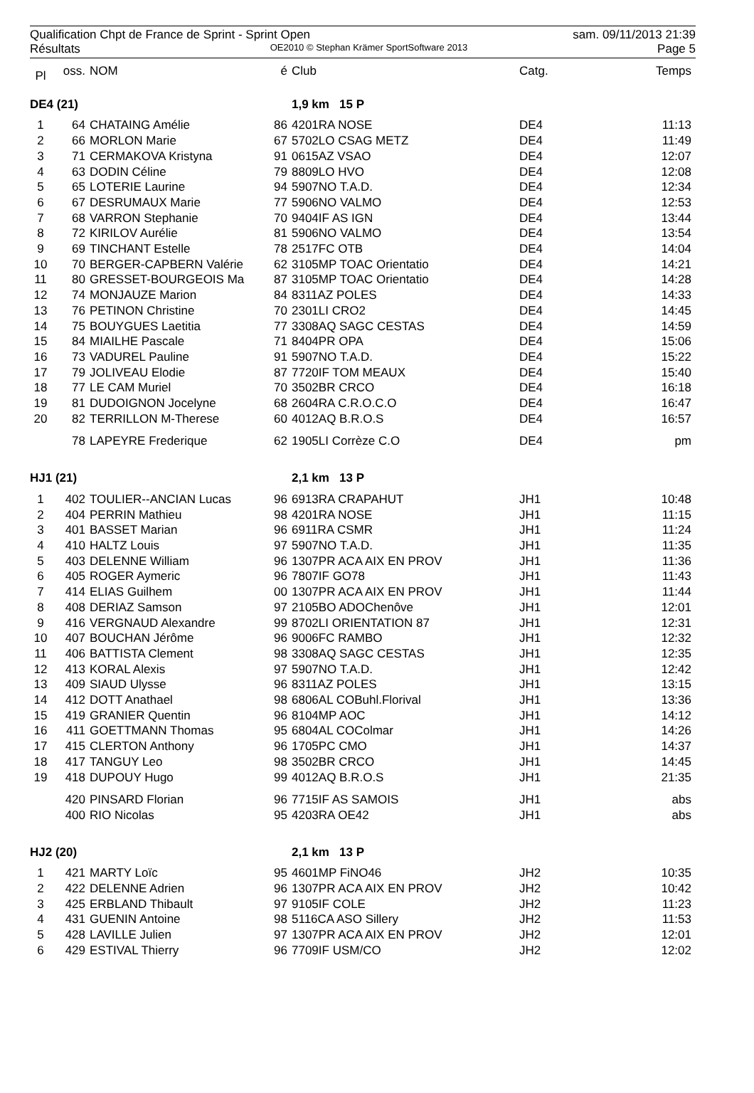Qualification Chpt de France de Sprint - Sprint Open sam. 09/11/2013 21:39
Résultats OE2010 © Stephan Krämer SportSoftware 2013 Page 5
| Pl | oss. | NOM | é | Club | Catg. | Temps |
| --- | --- | --- | --- | --- | --- | --- |
| DE4 (21) | | | | 1,9 km 15 P | | |
| 1 | 64 | CHATAING Amélie | 86 | 4201RA NOSE | DE4 | 11:13 |
| 2 | 66 | MORLON Marie | 67 | 5702LO CSAG METZ | DE4 | 11:49 |
| 3 | 71 | CERMAKOVA Kristyna | 91 | 0615AZ VSAO | DE4 | 12:07 |
| 4 | 63 | DODIN Céline | 79 | 8809LO HVO | DE4 | 12:08 |
| 5 | 65 | LOTERIE Laurine | 94 | 5907NO T.A.D. | DE4 | 12:34 |
| 6 | 67 | DESRUMAUX Marie | 77 | 5906NO VALMO | DE4 | 12:53 |
| 7 | 68 | VARRON Stephanie | 70 | 9404IF AS IGN | DE4 | 13:44 |
| 8 | 72 | KIRILOV Aurélie | 81 | 5906NO VALMO | DE4 | 13:54 |
| 9 | 69 | TINCHANT Estelle | 78 | 2517FC OTB | DE4 | 14:04 |
| 10 | 70 | BERGER-CAPBERN Valérie | 62 | 3105MP TOAC Orientatio | DE4 | 14:21 |
| 11 | 80 | GRESSET-BOURGEOIS Ma | 87 | 3105MP TOAC Orientatio | DE4 | 14:28 |
| 12 | 74 | MONJAUZE Marion | 84 | 8311AZ POLES | DE4 | 14:33 |
| 13 | 76 | PETINON Christine | 70 | 2301LI CRO2 | DE4 | 14:45 |
| 14 | 75 | BOUYGUES Laetitia | 77 | 3308AQ SAGC CESTAS | DE4 | 14:59 |
| 15 | 84 | MIAILHE Pascale | 71 | 8404PR OPA | DE4 | 15:06 |
| 16 | 73 | VADUREL Pauline | 91 | 5907NO T.A.D. | DE4 | 15:22 |
| 17 | 79 | JOLIVEAU Elodie | 87 | 7720IF TOM MEAUX | DE4 | 15:40 |
| 18 | 77 | LE CAM Muriel | 70 | 3502BR CRCO | DE4 | 16:18 |
| 19 | 81 | DUDOIGNON Jocelyne | 68 | 2604RA C.R.O.C.O | DE4 | 16:47 |
| 20 | 82 | TERRILLON M-Therese | 60 | 4012AQ B.R.O.S | DE4 | 16:57 |
| | 78 | LAPEYRE Frederique | 62 | 1905LI Corrèze C.O | DE4 | pm |
| HJ1 (21) | | | | 2,1 km 13 P | | |
| 1 | 402 | TOULIER--ANCIAN Lucas | 96 | 6913RA CRAPAHUT | JH1 | 10:48 |
| 2 | 404 | PERRIN Mathieu | 98 | 4201RA NOSE | JH1 | 11:15 |
| 3 | 401 | BASSET Marian | 96 | 6911RA CSMR | JH1 | 11:24 |
| 4 | 410 | HALTZ Louis | 97 | 5907NO T.A.D. | JH1 | 11:35 |
| 5 | 403 | DELENNE William | 96 | 1307PR ACA AIX EN PROV | JH1 | 11:36 |
| 6 | 405 | ROGER Aymeric | 96 | 7807IF GO78 | JH1 | 11:43 |
| 7 | 414 | ELIAS Guilhem | 00 | 1307PR ACA AIX EN PROV | JH1 | 11:44 |
| 8 | 408 | DERIAZ Samson | 97 | 2105BO ADOChenôve | JH1 | 12:01 |
| 9 | 416 | VERGNAUD Alexandre | 99 | 8702LI ORIENTATION 87 | JH1 | 12:31 |
| 10 | 407 | BOUCHAN Jérôme | 96 | 9006FC RAMBO | JH1 | 12:32 |
| 11 | 406 | BATTISTA Clement | 98 | 3308AQ SAGC CESTAS | JH1 | 12:35 |
| 12 | 413 | KORAL Alexis | 97 | 5907NO T.A.D. | JH1 | 12:42 |
| 13 | 409 | SIAUD Ulysse | 96 | 8311AZ POLES | JH1 | 13:15 |
| 14 | 412 | DOTT Anathael | 98 | 6806AL COBuhl.Florival | JH1 | 13:36 |
| 15 | 419 | GRANIER Quentin | 96 | 8104MP AOC | JH1 | 14:12 |
| 16 | 411 | GOETTMANN Thomas | 95 | 6804AL COColmar | JH1 | 14:26 |
| 17 | 415 | CLERTON Anthony | 96 | 1705PC CMO | JH1 | 14:37 |
| 18 | 417 | TANGUY Leo | 98 | 3502BR CRCO | JH1 | 14:45 |
| 19 | 418 | DUPOUY Hugo | 99 | 4012AQ B.R.O.S | JH1 | 21:35 |
| | 420 | PINSARD Florian | 96 | 7715IF AS SAMOIS | JH1 | abs |
| | 400 | RIO Nicolas | 95 | 4203RA OE42 | JH1 | abs |
| HJ2 (20) | | | | 2,1 km 13 P | | |
| 1 | 421 | MARTY Loïc | 95 | 4601MP FiNO46 | JH2 | 10:35 |
| 2 | 422 | DELENNE Adrien | 96 | 1307PR ACA AIX EN PROV | JH2 | 10:42 |
| 3 | 425 | ERBLAND Thibault | 97 | 9105IF COLE | JH2 | 11:23 |
| 4 | 431 | GUENIN Antoine | 98 | 5116CA ASO Sillery | JH2 | 11:53 |
| 5 | 428 | LAVILLE Julien | 97 | 1307PR ACA AIX EN PROV | JH2 | 12:01 |
| 6 | 429 | ESTIVAL Thierry | 96 | 7709IF USM/CO | JH2 | 12:02 |